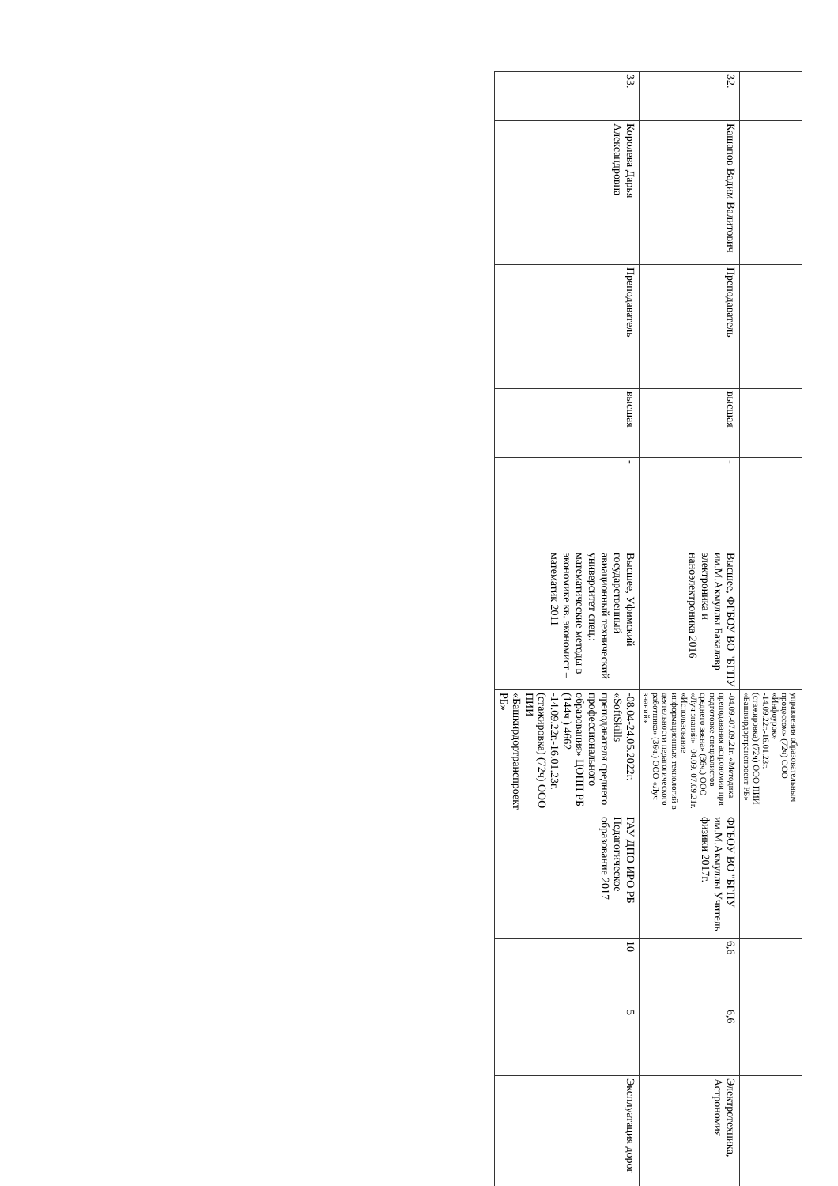| | | | | | | управления образовательным процессом» (72ч) ООО «Инфоурок» -14.09.22г.-16.01.23г. (стажировка) (72ч) ООО ПИИ «Башкирдортранспроект РБ» | | | | |
| 32. | Кашапов Вадим Валитович | Преподаватель | высшая | - | Высшее, ФГБОУ ВО "БГПУ им.М.Акмуллы Бакалавр электроника и наноэлектроника 2016 | -04.09.-07.09.21г. «Методика преподавания астрономии при подготовке специалистов среднего звена» (36ч.) ООО «Луч знаний» -04.09.-07.09.21г. «Использование информационных технологий в деятельности педагогического работника» (36ч.) ООО «Луч знаний» | ФГБОУ ВО "БГПУ им.М.Акмуллы Учитель физики 2017г. | 6,6 | 6,6 | Электротехника, Астрономия |
| 33. | Королева Дарья Александровна | Преподаватель | высшая | - | Высшее, Уфимский государственный авиационный технический университет спец.: математические методы в экономике кв. экономист – математик 2011 | -08.04-24.05.2022г. «SoftSkills преподавателя среднего профессионального образования» ЦОПП РБ (144ч.) 4662 -14.09.22г.-16.01.23г. (стажировка) (72ч) ООО ПИИ «Башкирдортранспроект РБ» | ГАУ ДПО ИРО РБ Педагогическое образование 2017 | 10 | 5 | Эксплуатация дорог |